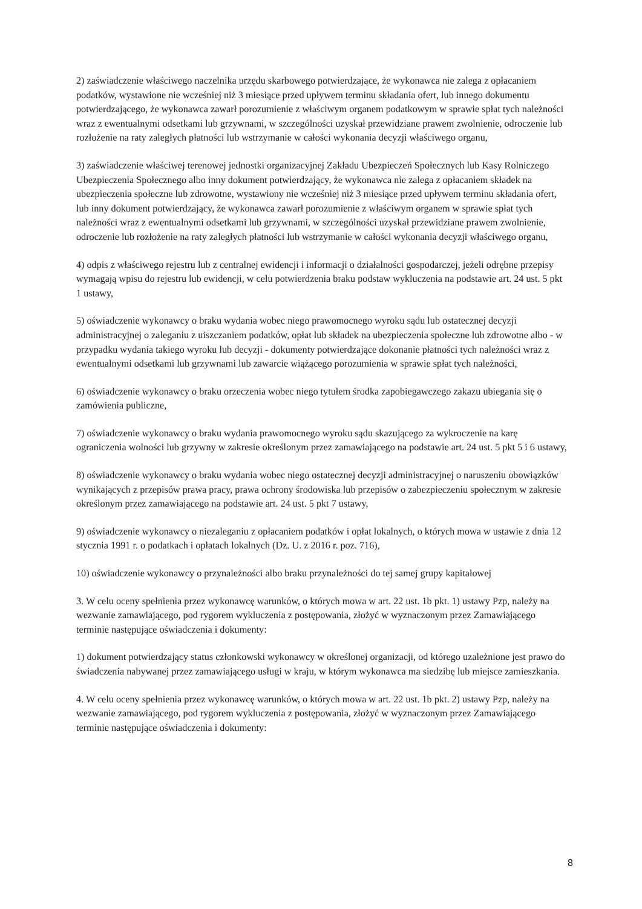2) zaświadczenie właściwego naczelnika urzędu skarbowego potwierdzające, że wykonawca nie zalega z opłacaniem podatków, wystawione nie wcześniej niż 3 miesiące przed upływem terminu składania ofert, lub innego dokumentu potwierdzającego, że wykonawca zawarł porozumienie z właściwym organem podatkowym w sprawie spłat tych należności wraz z ewentualnymi odsetkami lub grzywnami, w szczególności uzyskał przewidziane prawem zwolnienie, odroczenie lub rozłożenie na raty zaległych płatności lub wstrzymanie w całości wykonania decyzji właściwego organu,
3) zaświadczenie właściwej terenowej jednostki organizacyjnej Zakładu Ubezpieczeń Społecznych lub Kasy Rolniczego Ubezpieczenia Społecznego albo inny dokument potwierdzający, że wykonawca nie zalega z opłacaniem składek na ubezpieczenia społeczne lub zdrowotne, wystawiony nie wcześniej niż 3 miesiące przed upływem terminu składania ofert, lub inny dokument potwierdzający, że wykonawca zawarł porozumienie z właściwym organem w sprawie spłat tych należności wraz z ewentualnymi odsetkami lub grzywnami, w szczególności uzyskał przewidziane prawem zwolnienie, odroczenie lub rozłożenie na raty zaległych płatności lub wstrzymanie w całości wykonania decyzji właściwego organu,
4) odpis z właściwego rejestru lub z centralnej ewidencji i informacji o działalności gospodarczej, jeżeli odrębne przepisy wymagają wpisu do rejestru lub ewidencji, w celu potwierdzenia braku podstaw wykluczenia na podstawie art. 24 ust. 5 pkt 1 ustawy,
5) oświadczenie wykonawcy o braku wydania wobec niego prawomocnego wyroku sądu lub ostatecznej decyzji administracyjnej o zaleganiu z uiszczaniem podatków, opłat lub składek na ubezpieczenia społeczne lub zdrowotne albo - w przypadku wydania takiego wyroku lub decyzji - dokumenty potwierdzające dokonanie płatności tych należności wraz z ewentualnymi odsetkami lub grzywnami lub zawarcie wiążącego porozumienia w sprawie spłat tych należności,
6) oświadczenie wykonawcy o braku orzeczenia wobec niego tytułem środka zapobiegawczego zakazu ubiegania się o zamówienia publiczne,
7) oświadczenie wykonawcy o braku wydania prawomocnego wyroku sądu skazującego za wykroczenie na karę ograniczenia wolności lub grzywny w zakresie określonym przez zamawiającego na podstawie art. 24 ust. 5 pkt 5 i 6 ustawy,
8) oświadczenie wykonawcy o braku wydania wobec niego ostatecznej decyzji administracyjnej o naruszeniu obowiązków wynikających z przepisów prawa pracy, prawa ochrony środowiska lub przepisów o zabezpieczeniu społecznym w zakresie określonym przez zamawiającego na podstawie art. 24 ust. 5 pkt 7 ustawy,
9) oświadczenie wykonawcy o niezaleganiu z opłacaniem podatków i opłat lokalnych, o których mowa w ustawie z dnia 12 stycznia 1991 r. o podatkach i opłatach lokalnych (Dz. U. z 2016 r. poz. 716),
10) oświadczenie wykonawcy o przynależności albo braku przynależności do tej samej grupy kapitałowej
3. W celu oceny spełnienia przez wykonawcę warunków, o których mowa w art. 22 ust. 1b pkt. 1) ustawy Pzp, należy na wezwanie zamawiającego, pod rygorem wykluczenia z postępowania, złożyć w wyznaczonym przez Zamawiającego terminie następujące oświadczenia i dokumenty:
1) dokument potwierdzający status członkowski wykonawcy w określonej organizacji, od którego uzależnione jest prawo do świadczenia nabywanej przez zamawiającego usługi w kraju, w którym wykonawca ma siedzibę lub miejsce zamieszkania.
4. W celu oceny spełnienia przez wykonawcę warunków, o których mowa w art. 22 ust. 1b pkt. 2) ustawy Pzp, należy na wezwanie zamawiającego, pod rygorem wykluczenia z postępowania, złożyć w wyznaczonym przez Zamawiającego terminie następujące oświadczenia i dokumenty:
8